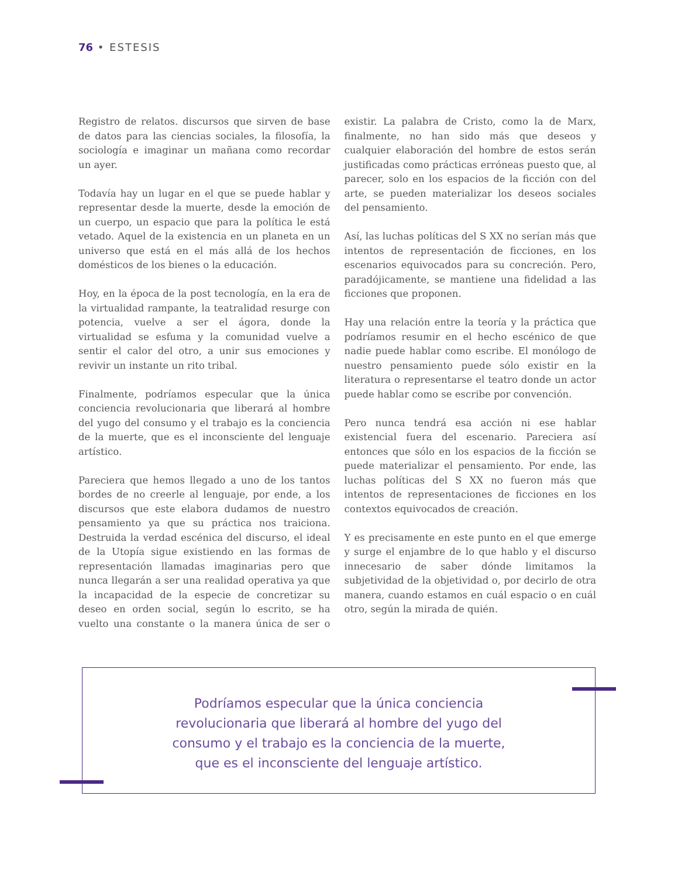76 • ESTESIS
Registro de relatos. discursos que sirven de base de datos para las ciencias sociales, la filosofía, la sociología e imaginar un mañana como recordar un ayer.
Todavía hay un lugar en el que se puede hablar y representar desde la muerte, desde la emoción de un cuerpo, un espacio que para la política le está vetado. Aquel de la existencia en un planeta en un universo que está en el más allá de los hechos domésticos de los bienes o la educación.
Hoy, en la época de la post tecnología, en la era de la virtualidad rampante, la teatralidad resurge con potencia, vuelve a ser el ágora, donde la virtualidad se esfuma y la comunidad vuelve a sentir el calor del otro, a unir sus emociones y revivir un instante un rito tribal.
Finalmente, podríamos especular que la única conciencia revolucionaria que liberará al hombre del yugo del consumo y el trabajo es la conciencia de la muerte, que es el inconsciente del lenguaje artístico.
Pareciera que hemos llegado a uno de los tantos bordes de no creerle al lenguaje, por ende, a los discursos que este elabora dudamos de nuestro pensamiento ya que su práctica nos traiciona. Destruida la verdad escénica del discurso, el ideal de la Utopía sigue existiendo en las formas de representación llamadas imaginarias pero que nunca llegarán a ser una realidad operativa ya que la incapacidad de la especie de concretizar su deseo en orden social, según lo escrito, se ha vuelto una constante o la manera única de ser o existir. La palabra de Cristo, como la de Marx, finalmente, no han sido más que deseos y cualquier elaboración del hombre de estos serán justificadas como prácticas erróneas puesto que, al parecer, solo en los espacios de la ficción con del arte, se pueden materializar los deseos sociales del pensamiento.
Así, las luchas políticas del S XX no serían más que intentos de representación de ficciones, en los escenarios equivocados para su concreción. Pero, paradójicamente, se mantiene una fidelidad a las ficciones que proponen.
Hay una relación entre la teoría y la práctica que podríamos resumir en el hecho escénico de que nadie puede hablar como escribe. El monólogo de nuestro pensamiento puede sólo existir en la literatura o representarse el teatro donde un actor puede hablar como se escribe por convención.
Pero nunca tendrá esa acción ni ese hablar existencial fuera del escenario. Pareciera así entonces que sólo en los espacios de la ficción se puede materializar el pensamiento. Por ende, las luchas políticas del S XX no fueron más que intentos de representaciones de ficciones en los contextos equivocados de creación.
Y es precisamente en este punto en el que emerge y surge el enjambre de lo que hablo y el discurso innecesario de saber dónde limitamos la subjetividad de la objetividad o, por decirlo de otra manera, cuando estamos en cuál espacio o en cuál otro, según la mirada de quién.
Podríamos especular que la única conciencia
revolucionaria que liberará al hombre del yugo del
consumo y el trabajo es la conciencia de la muerte,
que es el inconsciente del lenguaje artístico.